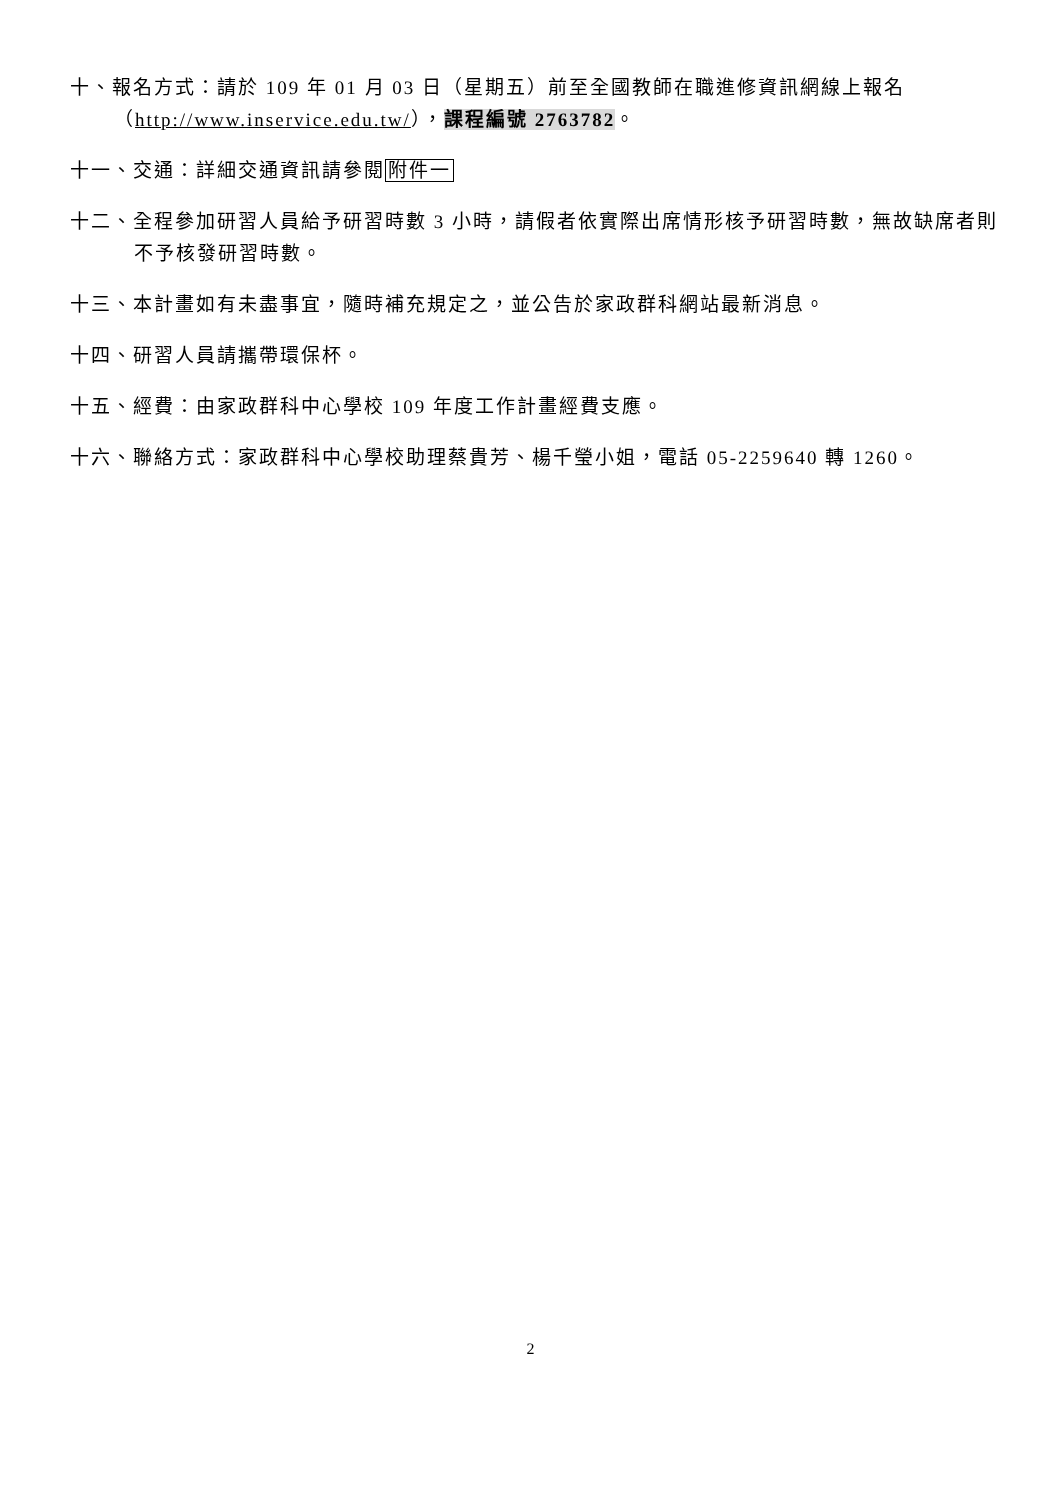十、報名方式：請於 109 年 01 月 03 日（星期五）前至全國教師在職進修資訊網線上報名（http://www.inservice.edu.tw/），課程編號 2763782。
十一、交通：詳細交通資訊請參閱附件一
十二、全程參加研習人員給予研習時數 3 小時，請假者依實際出席情形核予研習時數，無故缺席者則不予核發研習時數。
十三、本計畫如有未盡事宜，隨時補充規定之，並公告於家政群科網站最新消息。
十四、研習人員請攜帶環保杯。
十五、經費：由家政群科中心學校 109 年度工作計畫經費支應。
十六、聯絡方式：家政群科中心學校助理蔡貴芳、楊千瑩小姐，電話 05-2259640 轉 1260。
2